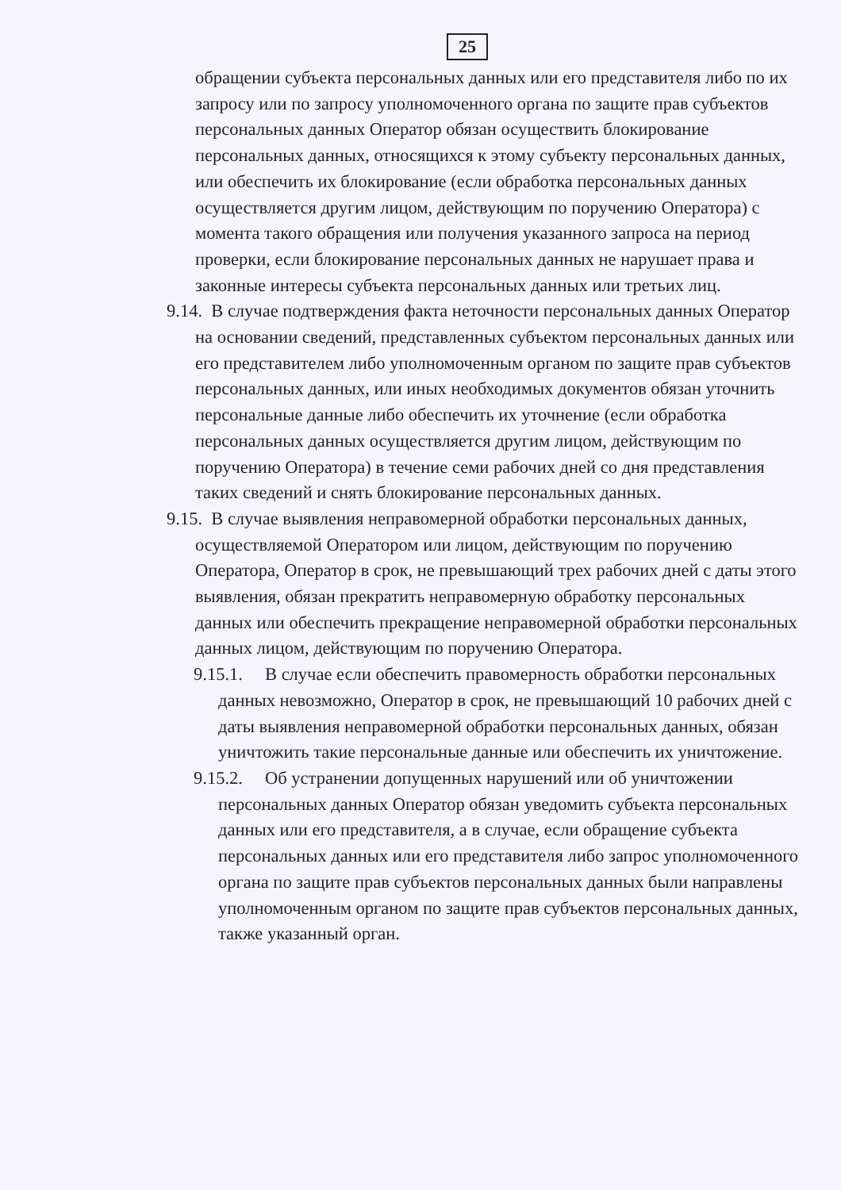25
обращении субъекта персональных данных или его представителя либо по их запросу или по запросу уполномоченного органа по защите прав субъектов персональных данных Оператор обязан осуществить блокирование персональных данных, относящихся к этому субъекту персональных данных, или обеспечить их блокирование (если обработка персональных данных осуществляется другим лицом, действующим по поручению Оператора) с момента такого обращения или получения указанного запроса на период проверки, если блокирование персональных данных не нарушает права и законные интересы субъекта персональных данных или третьих лиц.
9.14. В случае подтверждения факта неточности персональных данных Оператор на основании сведений, представленных субъектом персональных данных или его представителем либо уполномоченным органом по защите прав субъектов персональных данных, или иных необходимых документов обязан уточнить персональные данные либо обеспечить их уточнение (если обработка персональных данных осуществляется другим лицом, действующим по поручению Оператора) в течение семи рабочих дней со дня представления таких сведений и снять блокирование персональных данных.
9.15. В случае выявления неправомерной обработки персональных данных, осуществляемой Оператором или лицом, действующим по поручению Оператора, Оператор в срок, не превышающий трех рабочих дней с даты этого выявления, обязан прекратить неправомерную обработку персональных данных или обеспечить прекращение неправомерной обработки персональных данных лицом, действующим по поручению Оператора.
9.15.1. В случае если обеспечить правомерность обработки персональных данных невозможно, Оператор в срок, не превышающий 10 рабочих дней с даты выявления неправомерной обработки персональных данных, обязан уничтожить такие персональные данные или обеспечить их уничтожение.
9.15.2. Об устранении допущенных нарушений или об уничтожении персональных данных Оператор обязан уведомить субъекта персональных данных или его представителя, а в случае, если обращение субъекта персональных данных или его представителя либо запрос уполномоченного органа по защите прав субъектов персональных данных были направлены уполномоченным органом по защите прав субъектов персональных данных, также указанный орган.